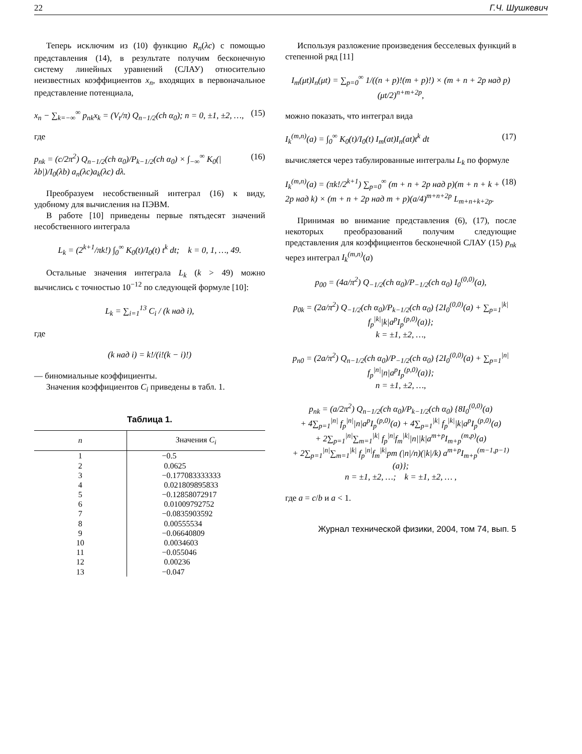22 Г.Ч. Шушкевич
Теперь исключим из (10) функцию R<sub>n</sub>(λc) с помощью представления (14), в результате получим бесконечную систему линейных уравнений (СЛАУ) относительно неизвестных коэффициентов x<sub>n</sub>, входящих в первоначальное представление потенциала,
x<sub>n</sub> − ∑<sub>k=−∞</sub><sup>∞</sup> p<sub>nk</sub>x<sub>k</sub> = (V<sub>t</sub>/π) Q<sub>n−1/2</sub>(ch α<sub>0</sub>); n = 0, ±1, ±2, …, (15)
где
p<sub>nk</sub> = (c/2π<sup>2</sup>) Q<sub>n−1/2</sub>(ch α<sub>0</sub>)/P<sub>k−1/2</sub>(ch α<sub>0</sub>) × ∫<sub>−∞</sub><sup>∞</sup> K<sub>0</sub>(|λb|)/I<sub>0</sub>(λb) a<sub>n</sub>(λc)a<sub>k</sub>(λc) dλ. (16)
Преобразуем несобственный интеграл (16) к виду, удобному для вычисления на ПЭВМ.
В работе [10] приведены первые пятьдесят значений несобственного интеграла
L<sub>k</sub> = (2<sup>k+1</sup>/πk!) ∫<sub>0</sub><sup>∞</sup> K<sub>0</sub>(t)/I<sub>0</sub>(t) t<sup>k</sup> dt; k = 0, 1, …, 49.
Остальные значения интеграла L<sub>k</sub> (k > 49) можно вычислись с точностью 10<sup>−12</sup> по следующей формуле [10]:
L<sub>k</sub> = ∑<sub>i=1</sub><sup>13</sup> C<sub>i</sub> / (k над i),
где
(k над i) = k!/(i!(k − i)!)
— биномиальные коэффициенты.
Значения коэффициентов C<sub>i</sub> приведены в табл. 1.
Таблица 1.
| n | Значения C<sub>i</sub> |
| --- | --- |
| 1 | −0.5 |
| 2 | 0.0625 |
| 3 | −0.177083333333 |
| 4 | 0.021809895833 |
| 5 | −0.12858072917 |
| 6 | 0.01009792752 |
| 7 | −0.0835903592 |
| 8 | 0.00555534 |
| 9 | −0.06640809 |
| 10 | 0.0034603 |
| 11 | −0.055046 |
| 12 | 0.00236 |
| 13 | −0.047 |
Используя разложение произведения бесселевых функций в степенной ряд [11]
I<sub>m</sub>(μt)I<sub>n</sub>(μt) = ∑<sub>p=0</sub><sup>∞</sup> 1/((n + p)!(m + p)!) × (m + n + 2p над p) (μt/2)<sup>n+m+2p</sup>,
можно показать, что интеграл вида
I<sub>k</sub><sup>(m,n)</sup>(a) = ∫<sub>0</sub><sup>∞</sup> K<sub>0</sub>(t)/I<sub>0</sub>(t) I<sub>m</sub>(at)I<sub>n</sub>(at)t<sup>k</sup> dt (17)
вычисляется через табулированные интегралы L<sub>k</sub> по формуле
I<sub>k</sub><sup>(m,n)</sup>(a) = (πk!/2<sup>k+1</sup>) ∑<sub>p=0</sub><sup>∞</sup> (m + n + 2p над p)(m + n + k + 2p над k) × (m + n + 2p над m + p)(a/4)<sup>m+n+2p</sup> L<sub>m+n+k+2p</sub>. (18)
Принимая во внимание представления (6), (17), после некоторых преобразований получим следующие представления для коэффициентов бесконечной СЛАУ (15) p<sub>nk</sub> через интеграл I<sub>k</sub><sup>(m,n)</sup>(a)
p<sub>00</sub> = (4a/π<sup>2</sup>) Q<sub>−1/2</sub>(ch α<sub>0</sub>)/P<sub>−1/2</sub>(ch α<sub>0</sub>) I<sub>0</sub><sup>(0,0)</sup>(a),
p<sub>0k</sub> = (2a/π<sup>2</sup>) Q<sub>−1/2</sub>(ch α<sub>0</sub>)/P<sub>k−1/2</sub>(ch α<sub>0</sub>) {2I<sub>0</sub><sup>(0,0)</sup>(a) + ∑<sub>p=1</sub><sup>|k|</sup> f<sub>p</sub><sup>|k|</sup>|k|a<sup>p</sup>I<sub>p</sub><sup>(p,0)</sup>(a)};
k = ±1, ±2, …,
p<sub>n0</sub> = (2a/π<sup>2</sup>) Q<sub>n−1/2</sub>(ch α<sub>0</sub>)/P<sub>−1/2</sub>(ch α<sub>0</sub>) {2I<sub>0</sub><sup>(0,0)</sup>(a) + ∑<sub>p=1</sub><sup>|n|</sup> f<sub>p</sub><sup>|n|</sup>|n|a<sup>p</sup>I<sub>p</sub><sup>(p,0)</sup>(a)};
n = ±1, ±2, …,
p<sub>nk</sub> = (a/2π<sup>2</sup>) Q<sub>n−1/2</sub>(ch α<sub>0</sub>)/P<sub>k−1/2</sub>(ch α<sub>0</sub>) {8I<sub>0</sub><sup>(0,0)</sup>(a)
+ 4∑<sub>p=1</sub><sup>|n|</sup> f<sub>p</sub><sup>|n|</sup>|n|a<sup>p</sup>I<sub>p</sub><sup>(p,0)</sup>(a) + 4∑<sub>p=1</sub><sup>|k|</sup> f<sub>p</sub><sup>|k|</sup>|k|a<sup>p</sup>I<sub>p</sub><sup>(p,0)</sup>(a)
+ 2∑<sub>p=1</sub><sup>|n|</sup>∑<sub>m=1</sub><sup>|k|</sup> f<sub>p</sub><sup>|n|</sup>f<sub>m</sub><sup>|k|</sup>|n||k|a<sup>m+p</sup>I<sub>m+p</sub><sup>(m,p)</sup>(a)
+ 2∑<sub>p=1</sub><sup>|n|</sup>∑<sub>m=1</sub><sup>|k|</sup> f<sub>p</sub><sup>|n|</sup>f<sub>m</sub><sup>|k|</sup>pm (|n|/n)(|k|/k) a<sup>m+p</sup>I<sub>m+p</sub><sup>(m−1,p−1)</sup>(a)};
n = ±1, ±2, …; k = ±1, ±2, … ,
где a = c/b и a < 1.
Журнал технической физики, 2004, том 74, вып. 5